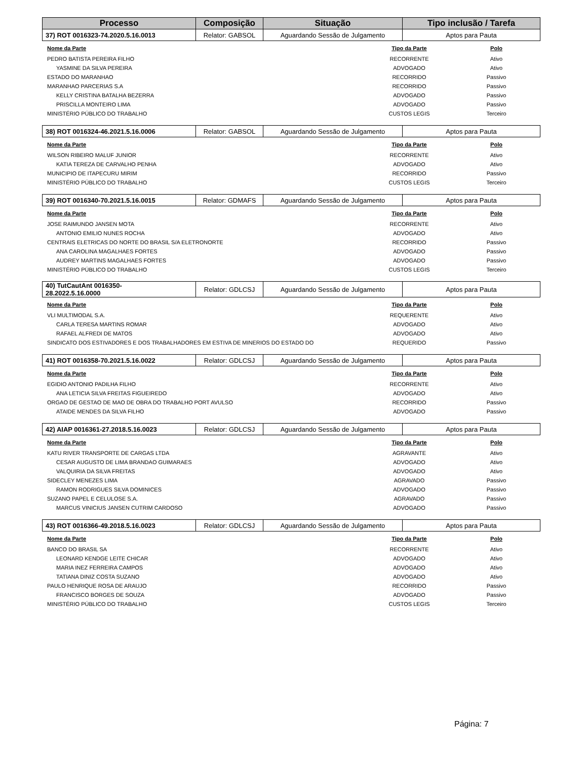| Processo | Composição | Situação | Tipo inclusão / Tarefa |
| --- | --- | --- | --- |
| 37) ROT 0016323-74.2020.5.16.0013 | Relator: GABSOL | Aguardando Sessão de Julgamento | Aptos para Pauta |
| Nome da Parte | Tipo da Parte | Polo |
| --- | --- | --- |
| PEDRO BATISTA PEREIRA FILHO | RECORRENTE | Ativo |
| YASMINE DA SILVA PEREIRA | ADVOGADO | Ativo |
| ESTADO DO MARANHAO | RECORRIDO | Passivo |
| MARANHAO PARCERIAS S.A | RECORRIDO | Passivo |
| KELLY CRISTINA BATALHA BEZERRA | ADVOGADO | Passivo |
| PRISCILLA MONTEIRO LIMA | ADVOGADO | Passivo |
| MINISTÉRIO PÚBLICO DO TRABALHO | CUSTOS LEGIS | Terceiro |
| 38) ROT 0016324-46.2021.5.16.0006 | Relator: GABSOL | Aguardando Sessão de Julgamento | Aptos para Pauta |
| Nome da Parte | Tipo da Parte | Polo |
| --- | --- | --- |
| WILSON RIBEIRO MALUF JUNIOR | RECORRENTE | Ativo |
| KATIA TEREZA DE CARVALHO PENHA | ADVOGADO | Ativo |
| MUNICIPIO DE ITAPECURU MIRIM | RECORRIDO | Passivo |
| MINISTÉRIO PÚBLICO DO TRABALHO | CUSTOS LEGIS | Terceiro |
| 39) ROT 0016340-70.2021.5.16.0015 | Relator: GDMAFS | Aguardando Sessão de Julgamento | Aptos para Pauta |
| Nome da Parte | Tipo da Parte | Polo |
| --- | --- | --- |
| JOSE RAIMUNDO JANSEN MOTA | RECORRENTE | Ativo |
| ANTONIO EMILIO NUNES ROCHA | ADVOGADO | Ativo |
| CENTRAIS ELETRICAS DO NORTE DO BRASIL S/A ELETRONORTE | RECORRIDO | Passivo |
| ANA CAROLINA MAGALHAES FORTES | ADVOGADO | Passivo |
| AUDREY MARTINS MAGALHAES FORTES | ADVOGADO | Passivo |
| MINISTÉRIO PÚBLICO DO TRABALHO | CUSTOS LEGIS | Terceiro |
| 40) TutCautAnt 0016350- 28.2022.5.16.0000 | Relator: GDLCSJ | Aguardando Sessão de Julgamento | Aptos para Pauta |
| Nome da Parte | Tipo da Parte | Polo |
| --- | --- | --- |
| VLI MULTIMODAL S.A. | REQUERENTE | Ativo |
| CARLA TERESA MARTINS ROMAR | ADVOGADO | Ativo |
| RAFAEL ALFREDI DE MATOS | ADVOGADO | Ativo |
| SINDICATO DOS ESTIVADORES E DOS TRABALHADORES EM ESTIVA DE MINERIOS DO ESTADO DO | REQUERIDO | Passivo |
| 41) ROT 0016358-70.2021.5.16.0022 | Relator: GDLCSJ | Aguardando Sessão de Julgamento | Aptos para Pauta |
| Nome da Parte | Tipo da Parte | Polo |
| --- | --- | --- |
| EGIDIO ANTONIO PADILHA FILHO | RECORRENTE | Ativo |
| ANA LETICIA SILVA FREITAS FIGUEIREDO | ADVOGADO | Ativo |
| ORGAO DE GESTAO DE MAO DE OBRA DO TRABALHO PORT AVULSO | RECORRIDO | Passivo |
| ATAIDE MENDES DA SILVA FILHO | ADVOGADO | Passivo |
| 42) AIAP 0016361-27.2018.5.16.0023 | Relator: GDLCSJ | Aguardando Sessão de Julgamento | Aptos para Pauta |
| Nome da Parte | Tipo da Parte | Polo |
| --- | --- | --- |
| KATU RIVER TRANSPORTE DE CARGAS LTDA | AGRAVANTE | Ativo |
| CESAR AUGUSTO DE LIMA BRANDAO GUIMARAES | ADVOGADO | Ativo |
| VALQUIRIA DA SILVA FREITAS | ADVOGADO | Ativo |
| SIDECLEY MENEZES LIMA | AGRAVADO | Passivo |
| RAMON RODRIGUES SILVA DOMINICES | ADVOGADO | Passivo |
| SUZANO PAPEL E CELULOSE S.A. | AGRAVADO | Passivo |
| MARCUS VINICIUS JANSEN CUTRIM CARDOSO | ADVOGADO | Passivo |
| 43) ROT 0016366-49.2018.5.16.0023 | Relator: GDLCSJ | Aguardando Sessão de Julgamento | Aptos para Pauta |
| Nome da Parte | Tipo da Parte | Polo |
| --- | --- | --- |
| BANCO DO BRASIL SA | RECORRENTE | Ativo |
| LEONARD KENDGE LEITE CHICAR | ADVOGADO | Ativo |
| MARIA INEZ FERREIRA CAMPOS | ADVOGADO | Ativo |
| TATIANA DINIZ COSTA SUZANO | ADVOGADO | Ativo |
| PAULO HENRIQUE ROSA DE ARAUJO | RECORRIDO | Passivo |
| FRANCISCO BORGES DE SOUZA | ADVOGADO | Passivo |
| MINISTÉRIO PÚBLICO DO TRABALHO | CUSTOS LEGIS | Terceiro |
Página: 7